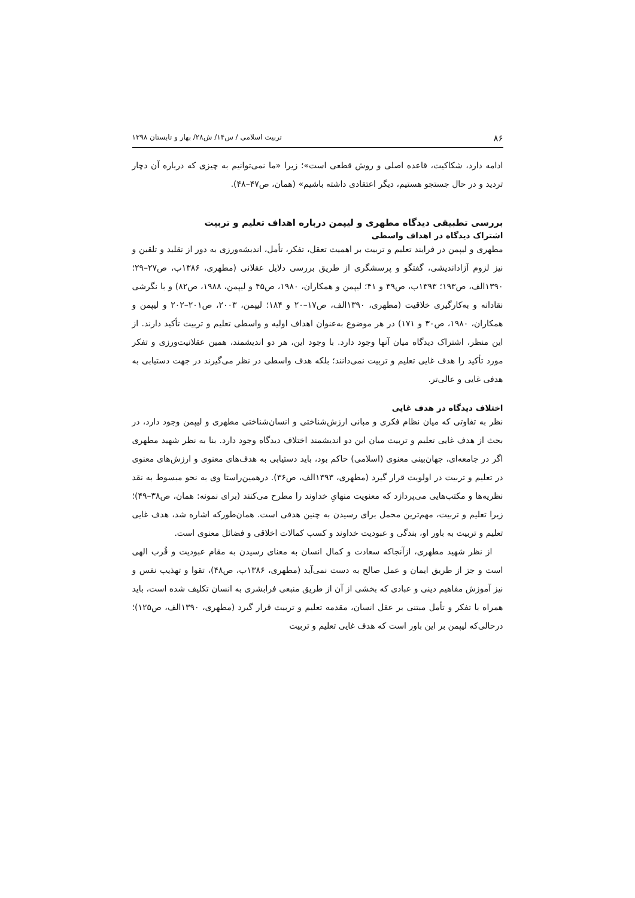۸۶ تربیت اسلامی / س۱۴/ ش۲۸/ بهار و تابستان ۱۳۹۸
ادامه دارد، شکاکیت، قاعده اصلی و روش قطعی است»؛ زیرا «ما نمی‌توانیم به چیزی که درباره آن دچار تردید و در حال جستجو هستیم، دیگر اعتقادی داشته باشیم» (همان، ص۴۷–۴۸).
بررسی تطبیقی دیدگاه مطهری و لیپمن درباره اهداف تعلیم و تربیت
اشتراک دیدگاه در اهداف واسطی
مطهری و لیپمن در فرایند تعلیم و تربیت بر اهمیت تعقل، تفکر، تأمل، اندیشه‌ورزی به دور از تقلید و تلقین و نیز لزوم آزاداندیشی، گفتگو و پرسشگری از طریق بررسی دلایل عقلانی (مطهری، ۱۳۸۶ب، ص۲۷–۲۹؛ ۱۳۹۰الف، ص۱۹۳؛ ۱۳۹۳ب، ص۳۹ و ۴۱؛ لیپمن و همکاران، ۱۹۸۰، ص۴۵ و لیپمن، ۱۹۸۸، ص۸۲) و با نگرشی نقادانه و به‌کارگیری خلاقیت (مطهری، ۱۳۹۰الف، ص۱۷–۲۰ و ۱۸۴؛ لیپمن، ۲۰۰۳، ص۲۰۱–۲۰۲ و لیپمن و همکاران، ۱۹۸۰، ص۳۰ و ۱۷۱) در هر موضوع به‌عنوان اهداف اولیه و واسطی تعلیم و تربیت تأکید دارند. از این منظر، اشتراک دیدگاه میان آنها وجود دارد. با وجود این، هر دو اندیشمند، همین عقلانیت‌ورزی و تفکر مورد تأکید را هدف غایی تعلیم و تربیت نمی‌دانند؛ بلکه هدف واسطی در نظر می‌گیرند در جهت دستیابی به هدفی غایی و عالی‌تر.
اختلاف دیدگاه در هدف غایی
نظر به تفاوتی که میان نظام فکری و مبانی ارزش‌شناختی و انسان‌شناختی مطهری و لیپمن وجود دارد، در بحث از هدف غایی تعلیم و تربیت میان این دو اندیشمند اختلاف دیدگاه وجود دارد. بنا به نظر شهید مطهری اگر در جامعه‌ای، جهان‌بینی معنوی (اسلامی) حاکم بود، باید دستیابی به هدف‌های معنوی و ارزش‌های معنوی در تعلیم و تربیت در اولویت قرار گیرد (مطهری، ۱۳۹۳الف، ص۳۶). درهمین‌راستا وی به نحو مبسوط به نقد نظریه‌ها و مکتب‌هایی می‌پردازد که معنویت منهایِ خداوند را مطرح می‌کنند (برای نمونه: همان، ص۳۸–۴۹)؛ زیرا تعلیم و تربیت، مهم‌ترین محمل برای رسیدن به چنین هدفی است. همان‌طورکه اشاره شد، هدف غایی تعلیم و تربیت به باور او، بندگی و عبودیت خداوند و کسب کمالات اخلاقی و فضائل معنوی است.
از نظر شهید مطهری، ازآنجاکه سعادت و کمال انسان به معنای رسیدن به مقام عبودیت و قُرب الهی است و جز از طریق ایمان و عمل صالح به دست نمی‌آید (مطهری، ۱۳۸۶ب، ص۴۸)، تقوا و تهذیب نفس و نیز آموزش مفاهیم دینی و عبادی که بخشی از آن از طریق منبعی فرابشری به انسان تکلیف شده است، باید همراه با تفکر و تأمل مبتنی بر عقل انسان، مقدمه تعلیم و تربیت قرار گیرد (مطهری، ۱۳۹۰الف، ص۱۲۵)؛ درحالی‌که لیپمن بر این باور است که هدف غایی تعلیم و تربیت